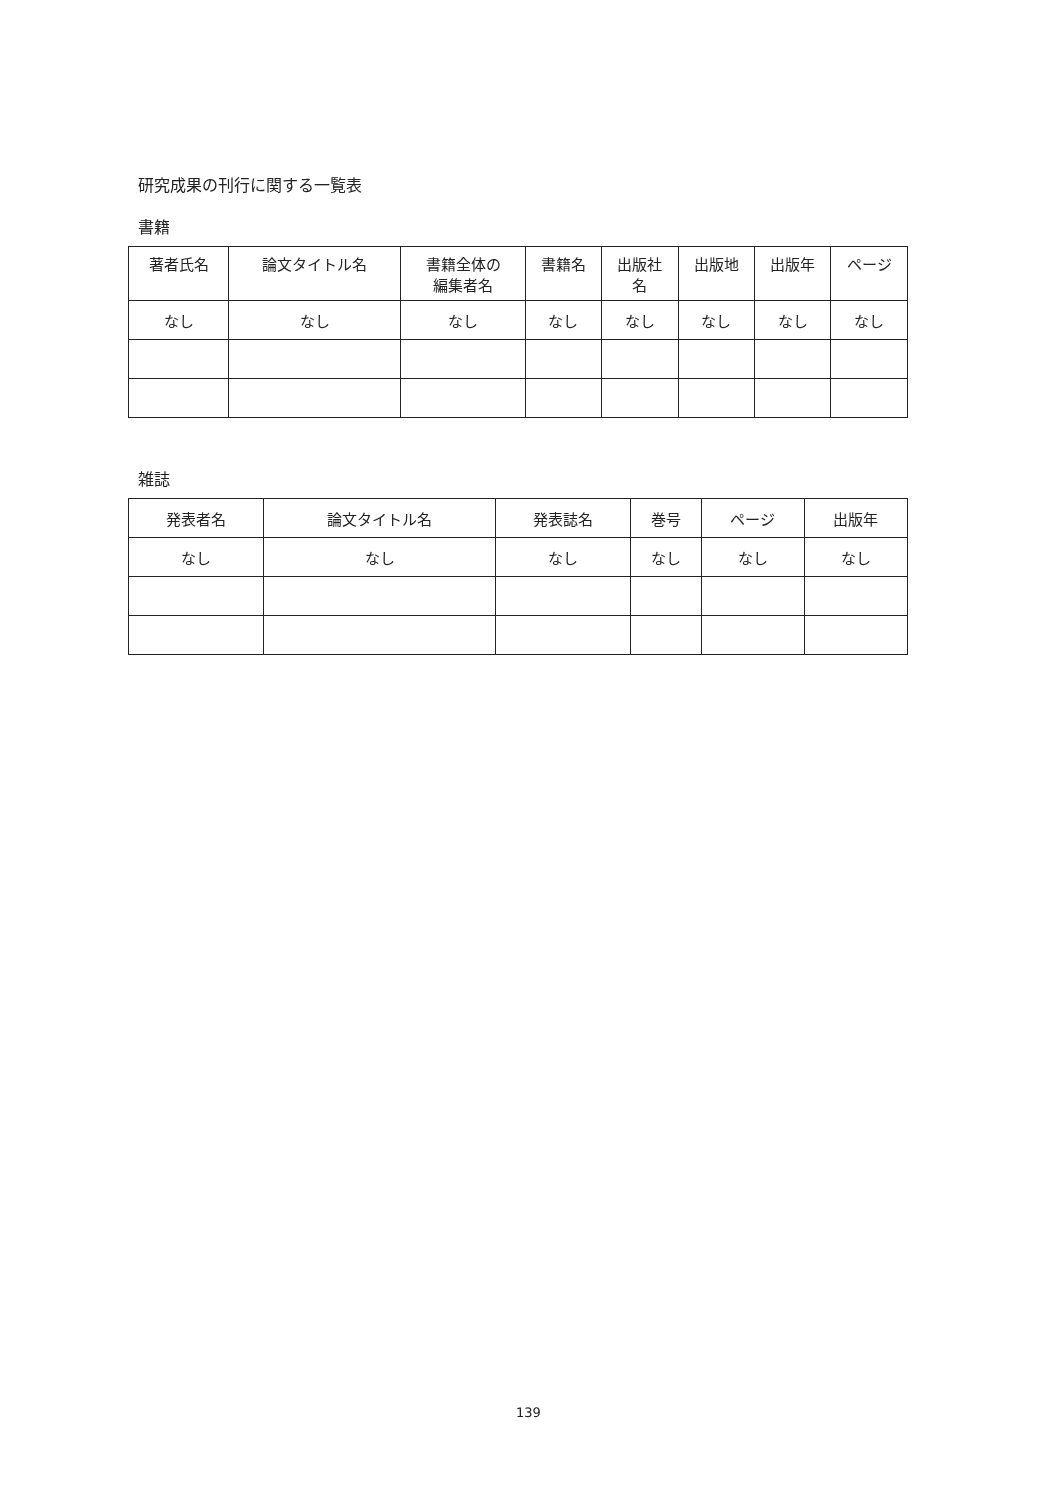研究成果の刊行に関する一覧表
書籍
| 著者氏名 | 論文タイトル名 | 書籍全体の 編集者名 | 書籍名 | 出版社 名 | 出版地 | 出版年 | ページ |
| --- | --- | --- | --- | --- | --- | --- | --- |
| なし | なし | なし | なし | なし | なし | なし | なし |
雑誌
| 発表者名 | 論文タイトル名 | 発表誌名 | 巻号 | ページ | 出版年 |
| なし | なし | なし | なし | なし | なし |
139